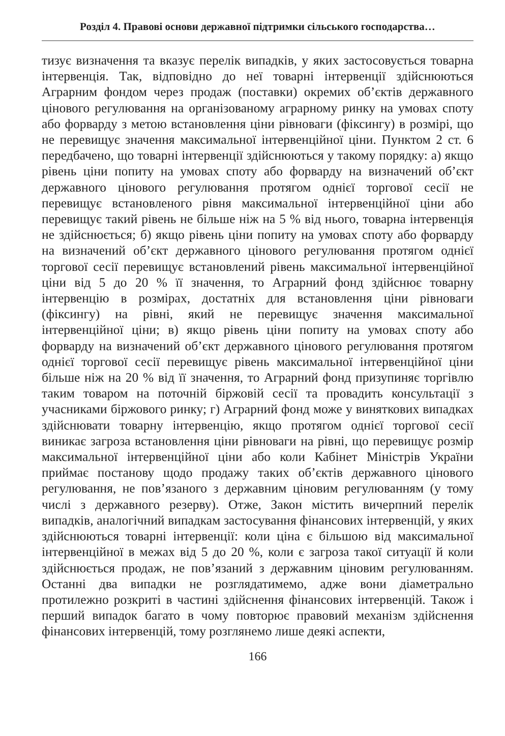Розділ 4. Правові основи державної підтримки сільського господарства…
тизує визначення та вказує перелік випадків, у яких застосовується товарна інтервенція. Так, відповідно до неї товарні інтервенції здійснюються Аграрним фондом через продаж (поставки) окремих об’єктів державного цінового регулювання на організованому аграрному ринку на умовах споту або форварду з метою встановлення ціни рівноваги (фіксингу) в розмірі, що не перевищує значення максимальної інтервенційної ціни. Пунктом 2 ст. 6 передбачено, що товарні інтервенції здійснюються у такому порядку: а) якщо рівень ціни попиту на умовах споту або форварду на визначений об’єкт державного цінового регулювання протягом однієї торгової сесії не перевищує встановленого рівня максимальної інтервенційної ціни або перевищує такий рівень не більше ніж на 5 % від нього, товарна інтервенція не здійснюється; б) якщо рівень ціни попиту на умовах споту або форварду на визначений об’єкт державного цінового регулювання протягом однієї торгової сесії перевищує встановлений рівень максимальної інтервенційної ціни від 5 до 20 % її значення, то Аграрний фонд здійснює товарну інтервенцію в розмірах, достатніх для встановлення ціни рівноваги (фіксингу) на рівні, який не перевищує значення максимальної інтервенційної ціни; в) якщо рівень ціни попиту на умовах споту або форварду на визначений об’єкт державного цінового регулювання протягом однієї торгової сесії перевищує рівень максимальної інтервенційної ціни більше ніж на 20 % від її значення, то Аграрний фонд призупиняє торгівлю таким товаром на поточній біржовій сесії та провадить консультації з учасниками біржового ринку; г) Аграрний фонд може у виняткових випадках здійснювати товарну інтервенцію, якщо протягом однієї торгової сесії виникає загроза встановлення ціни рівноваги на рівні, що перевищує розмір максимальної інтервенційної ціни або коли Кабінет Міністрів України приймає постанову щодо продажу таких об’єктів державного цінового регулювання, не пов’язаного з державним ціновим регулюванням (у тому числі з державного резерву). Отже, Закон містить вичерпний перелік випадків, аналогічний випадкам застосування фінансових інтервенцій, у яких здійснюються товарні інтервенції: коли ціна є більшою від максимальної інтервенційної в межах від 5 до 20 %, коли є загроза такої ситуації й коли здійснюється продаж, не пов’язаний з державним ціновим регулюванням. Останні два випадки не розглядатимемо, адже вони діаметрально протилежно розкриті в частині здійснення фінансових інтервенцій. Також і перший випадок багато в чому повторює правовий механізм здійснення фінансових інтервенцій, тому розглянемо лише деякі аспекти,
166